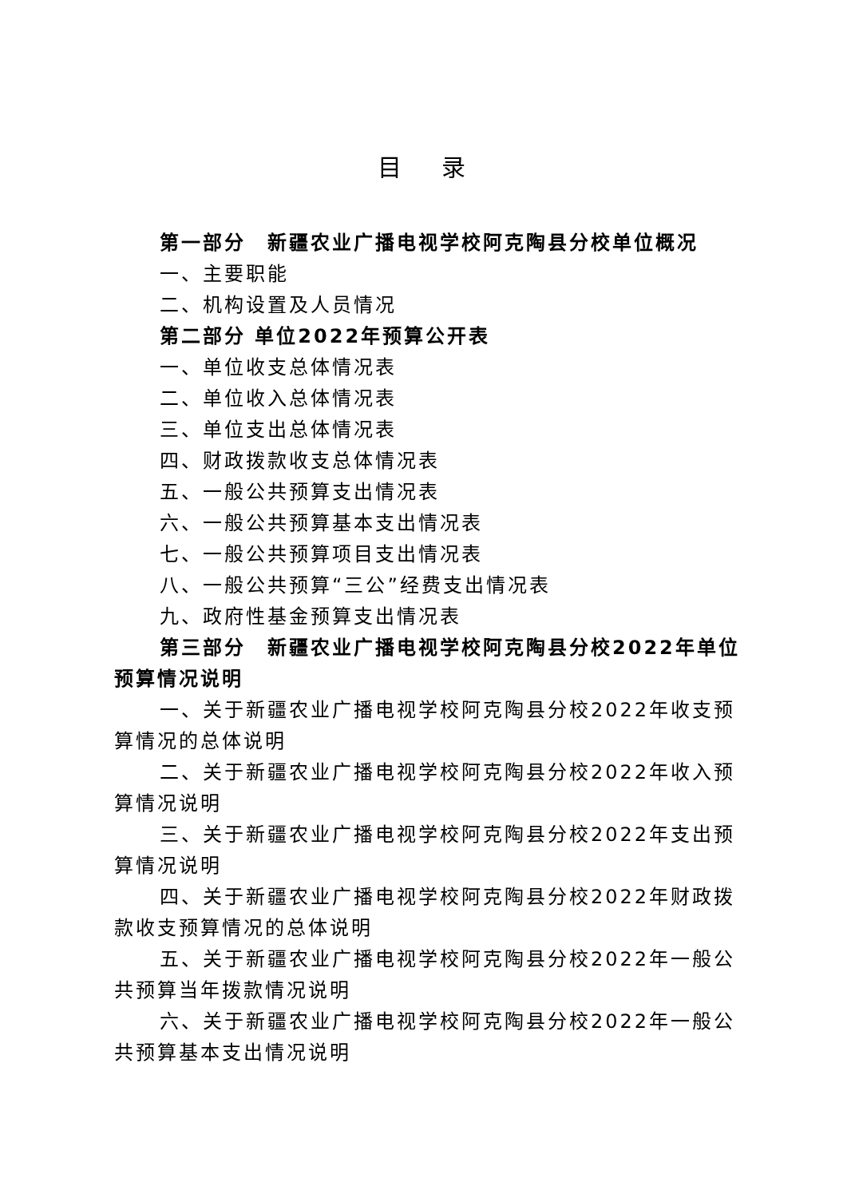目 录
第一部分　新疆农业广播电视学校阿克陶县分校单位概况
一、主要职能
二、机构设置及人员情况
第二部分 单位2022年预算公开表
一、单位收支总体情况表
二、单位收入总体情况表
三、单位支出总体情况表
四、财政拨款收支总体情况表
五、一般公共预算支出情况表
六、一般公共预算基本支出情况表
七、一般公共预算项目支出情况表
八、一般公共预算“三公”经费支出情况表
九、政府性基金预算支出情况表
第三部分　新疆农业广播电视学校阿克陶县分校2022年单位预算情况说明
一、关于新疆农业广播电视学校阿克陶县分校2022年收支预算情况的总体说明
二、关于新疆农业广播电视学校阿克陶县分校2022年收入预算情况说明
三、关于新疆农业广播电视学校阿克陶县分校2022年支出预算情况说明
四、关于新疆农业广播电视学校阿克陶县分校2022年财政拨款收支预算情况的总体说明
五、关于新疆农业广播电视学校阿克陶县分校2022年一般公共预算当年拨款情况说明
六、关于新疆农业广播电视学校阿克陶县分校2022年一般公共预算基本支出情况说明